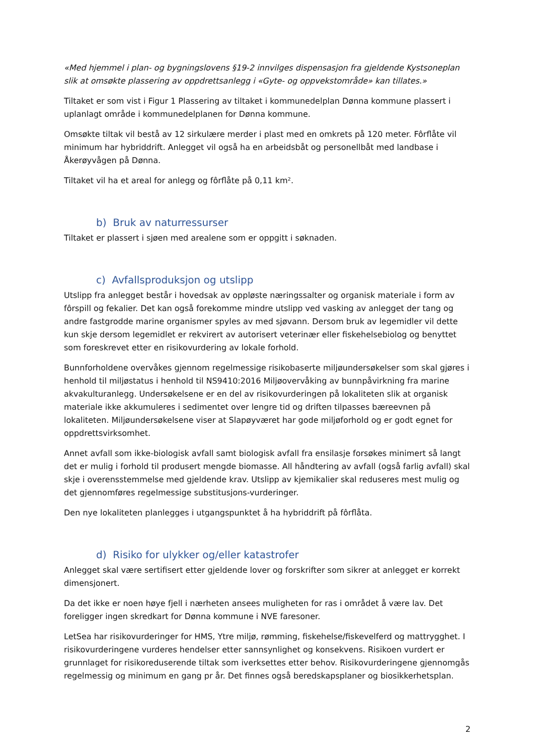«Med hjemmel i plan- og bygningslovens §19-2 innvilges dispensasjon fra gjeldende Kystsoneplan slik at omsøkte plassering av oppdrettsanlegg i «Gyte- og oppvekstområde» kan tillates.»
Tiltaket er som vist i Figur 1 Plassering av tiltaket i kommunedelplan Dønna kommune plassert i uplanlagt område i kommunedelplanen for Dønna kommune.
Omsøkte tiltak vil bestå av 12 sirkulære merder i plast med en omkrets på 120 meter. Fôrflåte vil minimum har hybriddrift. Anlegget vil også ha en arbeidsbåt og personellbåt med landbase i Åkerøyvågen på Dønna.
Tiltaket vil ha et areal for anlegg og fôrflåte på 0,11 km².
b) Bruk av naturressurser
Tiltaket er plassert i sjøen med arealene som er oppgitt i søknaden.
c) Avfallsproduksjon og utslipp
Utslipp fra anlegget består i hovedsak av oppløste næringssalter og organisk materiale i form av fôrspill og fekalier. Det kan også forekomme mindre utslipp ved vasking av anlegget der tang og andre fastgrodde marine organismer spyles av med sjøvann. Dersom bruk av legemidler vil dette kun skje dersom legemidlet er rekvirert av autorisert veterinær eller fiskehelsebiolog og benyttet som foreskrevet etter en risikovurdering av lokale forhold.
Bunnforholdene overvåkes gjennom regelmessige risikobaserte miljøundersøkelser som skal gjøres i henhold til miljøstatus i henhold til NS9410:2016 Miljøovervåking av bunnpåvirkning fra marine akvakulturanlegg. Undersøkelsene er en del av risikovurderingen på lokaliteten slik at organisk materiale ikke akkumuleres i sedimentet over lengre tid og driften tilpasses bæreevnen på lokaliteten. Miljøundersøkelsene viser at Slapøyværet har gode miljøforhold og er godt egnet for oppdrettsvirksomhet.
Annet avfall som ikke-biologisk avfall samt biologisk avfall fra ensilasje forsøkes minimert så langt det er mulig i forhold til produsert mengde biomasse. All håndtering av avfall (også farlig avfall) skal skje i overensstemmelse med gjeldende krav. Utslipp av kjemikalier skal reduseres mest mulig og det gjennomføres regelmessige substitusjons-vurderinger.
Den nye lokaliteten planlegges i utgangspunktet å ha hybriddrift på fôrflåta.
d) Risiko for ulykker og/eller katastrofer
Anlegget skal være sertifisert etter gjeldende lover og forskrifter som sikrer at anlegget er korrekt dimensjonert.
Da det ikke er noen høye fjell i nærheten ansees muligheten for ras i området å være lav. Det foreligger ingen skredkart for Dønna kommune i NVE faresoner.
LetSea har risikovurderinger for HMS, Ytre miljø, rømming, fiskehelse/fiskevelferd og mattrygghet. I risikovurderingene vurderes hendelser etter sannsynlighet og konsekvens. Risikoen vurdert er grunnlaget for risikoreduserende tiltak som iverksettes etter behov. Risikovurderingene gjennomgås regelmessig og minimum en gang pr år. Det finnes også beredskapsplaner og biosikkerhetsplan.
2